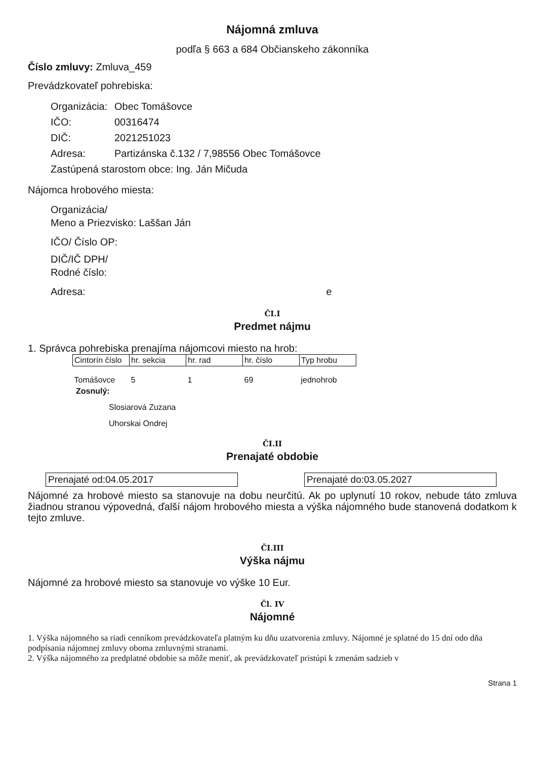Nájomná zmluva
podľa § 663 a 684 Občianskeho zákonníka
Číslo zmluvy: Zmluva_459
Prevádzkovateľ pohrebiska:
Organizácia: Obec Tomášovce
IČO: 00316474
DIČ: 2021251023
Adresa: Partizánska č.132 / 7,98556 Obec Tomášovce
Zastúpená starostom obce: Ing. Ján Mičuda
Nájomca hrobového miesta:
Organizácia/
Meno a Priezvisko: Laššan Ján
IČO/ Číslo OP:
DIČ/IČ DPH/
Rodné číslo:
Adresa: e
ČI.I
Predmet nájmu
1. Správca pohrebiska prenajíma nájomcovi miesto na hrob:
| Cintorín číslo | hr. sekcia | hr. rad | hr. číslo | Typ hrobu |
| --- | --- | --- | --- | --- |
| Tomášovce | 5 | 1 | 69 | jednohrob |
Zosnulý:
Slosiarová Zuzana
Uhorskai Ondrej
ČI.II
Prenajaté obdobie
Prenajaté od:04.05.2017 Prenajaté do:03.05.2027
Nájomné za hrobové miesto sa stanovuje na dobu neurčitú. Ak po uplynutí 10 rokov, nebude táto zmluva žiadnou stranou výpovedná, ďalší nájom hrobového miesta a výška nájomného bude stanovená dodatkom k tejto zmluve.
ČI.III
Výška nájmu
Nájomné za hrobové miesto sa stanovuje vo výške 10 Eur.
Čl. IV
Nájomné
1. Výška nájomného sa riadi cenníkom prevádzkovateľa platným ku dňu uzatvorenia zmluvy. Nájomné je splatné do 15 dní odo dňa podpísania nájomnej zmluvy oboma zmluvnými stranami.
2. Výška nájomného za predplatné obdobie sa môže meniť, ak prevádzkovateľ pristúpi k zmenám sadzieb v
Strana 1